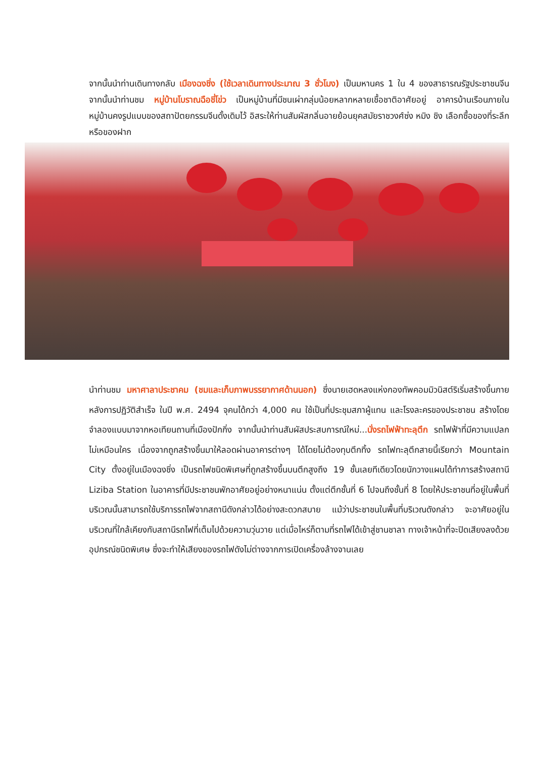จากนั้นนำท่านเดินทางกลับ เมืองฉงชิ่ง (ใช้เวลาเดินทางประมาณ 3 ชั่วโมง) เป็นมหานคร 1 ใน 4 ของสาธารณรัฐประชาชนจีน จากนั้นนำท่านชม หมู่บ้านโบราณฉือชี่โข่ว เป็นหมู่บ้านที่มีชนเผ่ากลุ่มน้อยหลากหลายเชื้อชาติอาศัยอยู่ อาคารบ้านเรือนภายในหมู่บ้านคงรูปแบบของสถาปัตยกรรมจีนดั้งเดิมไว้ อิสระให้ท่านสัมผัสกลิ่นอายย้อนยุคสมัยราชวงศ์ซ่ง หมิง ชิง เลือกซื้อของที่ระลึกหรือของฝาก
นำท่านชม มหาศาลาประชาคม (ชมและเก็บภาพบรรยากาศด้านนอก) ซึ่งนายเฮดหลงแห่งกองทัพคอมมิวนิสต์ริเริ่มสร้างขึ้นภายหลังการปฏิวัติสำเร็จ ในปี พ.ศ. 2494 จุคนได้กว่า 4,000 คน ใช้เป็นที่ประชุมสภาผู้แทน และโรงละครของประชาชน สร้างโดยจำลองแบบมาจากหอเทียนถานที่เมืองปักกิ่ง จากนั้นนำท่านสัมผัสประสบการณ์ใหม่...นั่งรถไฟฟ้าทะลุตึก รถไฟฟ้าที่มีความแปลกไม่เหมือนใคร เนื่องจากถูกสร้างขึ้นมาให้ลอดผ่านอาคารต่างๆ ได้โดยไม่ต้องทุบตึกทิ้ง รถไฟทะลุตึกสายนี้เรียกว่า Mountain City ตั้งอยู่ในเมืองฉงชิ่ง เป็นรถไฟชนิดพิเศษที่ถูกสร้างขึ้นบนตึกสูงถึง 19 ชั้นเลยทีเดียวโดยนักวางแผนได้ทำการสร้างสถานี Liziba Station ในอาคารที่มีประชาชนพักอาศัยอยู่อย่างหนาแน่น ตั้งแต่ตึกชั้นที่ 6 ไปจนถึงชั้นที่ 8 โดยให้ประชาชนที่อยู่ในพื้นที่บริเวณนั้นสามารถใช้บริการรถไฟจากสถานีดังกล่าวได้อย่างสะดวกสบาย แม้ว่าประชาชนในพื้นที่บริเวณดังกล่าว จะอาศัยอยู่ในบริเวณที่ใกล้เคียงกับสถานีรถไฟที่เต็มไปด้วยความวุ่นวาย แต่เมื่อไหร่ก็ตามที่รถไฟได้เข้าสู่ชานชาลา ทางเจ้าหน้าที่จะปิดเสียงลงด้วยอุปกรณ์ชนิดพิเศษ ซึ่งจะทำให้เสียงของรถไฟดังไม่ต่างจากการเปิดเครื่องล้างจานเลย